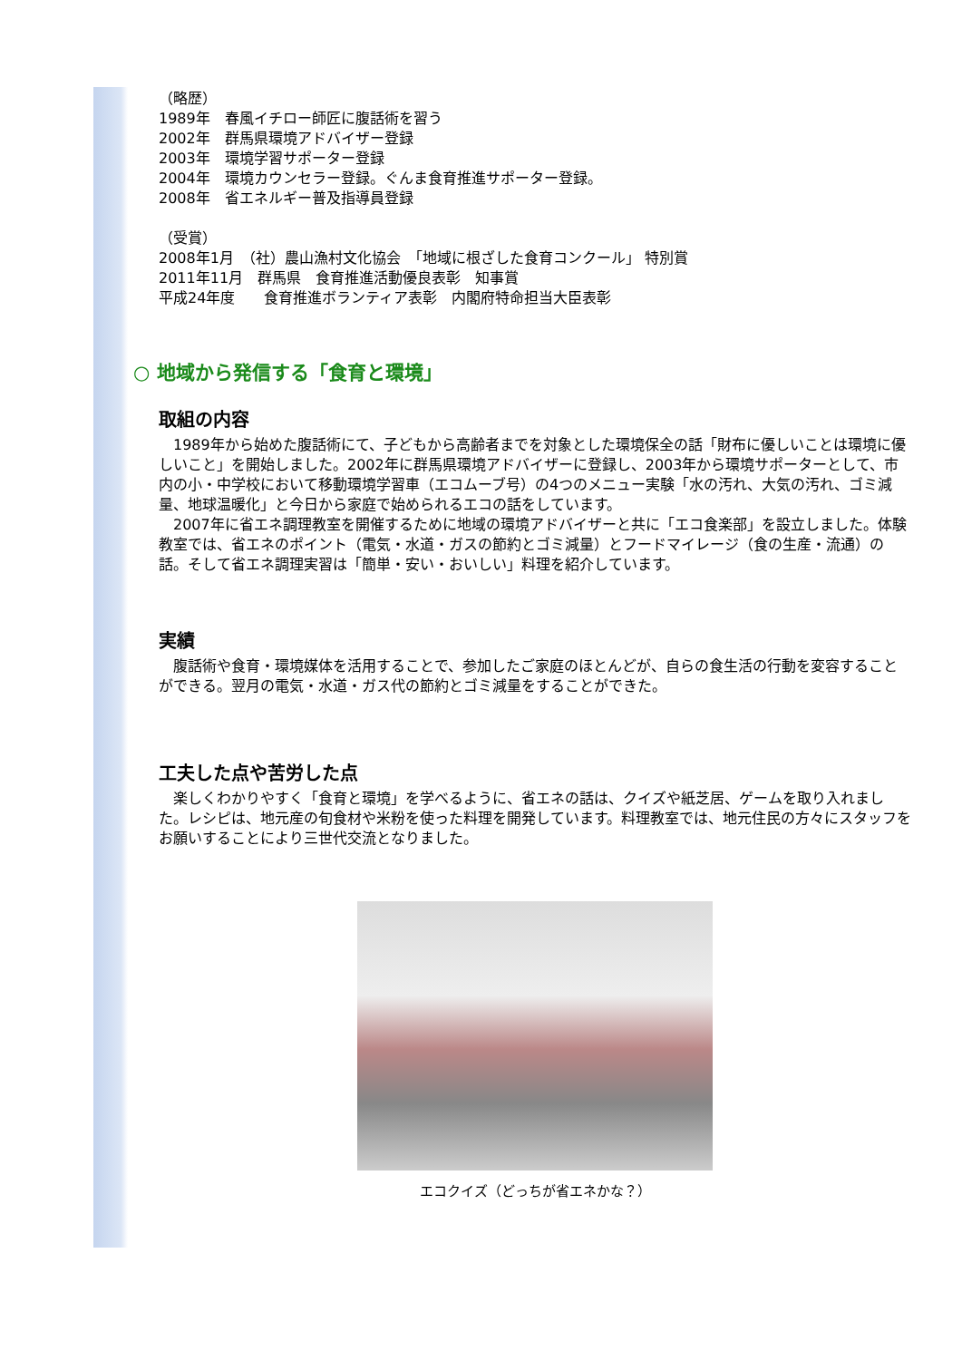（略歴）
1989年　春風イチロー師匠に腹話術を習う
2002年　群馬県環境アドバイザー登録
2003年　環境学習サポーター登録
2004年　環境カウンセラー登録。ぐんま食育推進サポーター登録。
2008年　省エネルギー普及指導員登録
（受賞）
2008年1月　（社）農山漁村文化協会　「地域に根ざした食育コンクール」 特別賞
2011年11月　群馬県　食育推進活動優良表彰　知事賞
平成24年度　　食育推進ボランティア表彰　内閣府特命担当大臣表彰
○ 地域から発信する「食育と環境」
取組の内容
　1989年から始めた腹話術にて、子どもから高齢者までを対象とした環境保全の話「財布に優しいことは環境に優しいこと」を開始しました。2002年に群馬県環境アドバイザーに登録し、2003年から環境サポーターとして、市内の小・中学校において移動環境学習車（エコムーブ号）の4つのメニュー実験「水の汚れ、大気の汚れ、ゴミ減量、地球温暖化」と今日から家庭で始められるエコの話をしています。
　2007年に省エネ調理教室を開催するために地域の環境アドバイザーと共に「エコ食楽部」を設立しました。体験教室では、省エネのポイント（電気・水道・ガスの節約とゴミ減量）とフードマイレージ（食の生産・流通）の話。そして省エネ調理実習は「簡単・安い・おいしい」料理を紹介しています。
実績
　腹話術や食育・環境媒体を活用することで、参加したご家庭のほとんどが、自らの食生活の行動を変容することができる。翌月の電気・水道・ガス代の節約とゴミ減量をすることができた。
工夫した点や苦労した点
　楽しくわかりやすく「食育と環境」を学べるように、省エネの話は、クイズや紙芝居、ゲームを取り入れました。レシピは、地元産の旬食材や米粉を使った料理を開発しています。料理教室では、地元住民の方々にスタッフをお願いすることにより三世代交流となりました。
エコクイズ（どっちが省エネかな？）